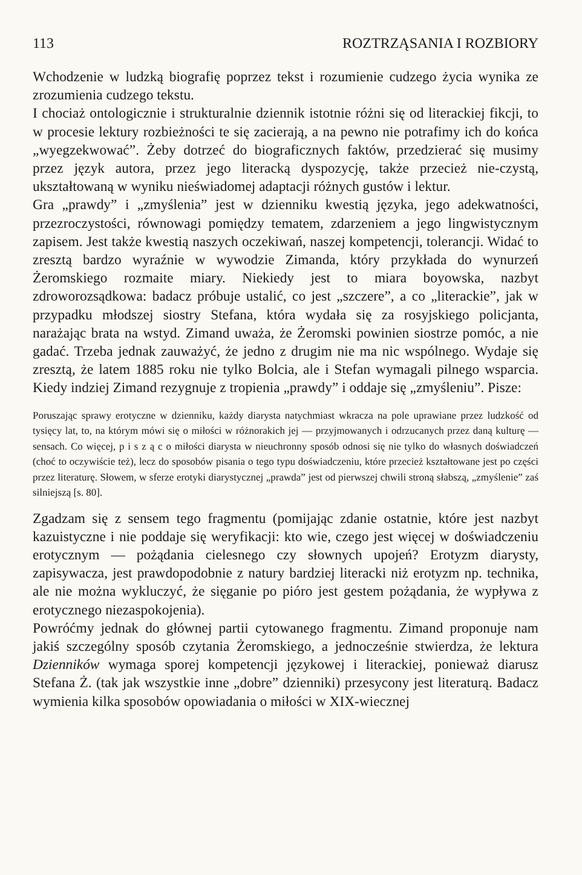113 ROZTRZĄSANIA I ROZBIORY
Wchodzenie w ludzką biografię poprzez tekst i rozumienie cudzego życia wynika ze zrozumienia cudzego tekstu.
I chociaż ontologicznie i strukturalnie dziennik istotnie różni się od literackiej fikcji, to w procesie lektury rozbieżności te się zacierają, a na pewno nie potrafimy ich do końca „wyegzekwować”. Żeby dotrzeć do biograficznych faktów, przedzierać się musimy przez język autora, przez jego literacką dyspozycję, także przecież nie-czystą, ukształtowaną w wyniku nieświadomej adaptacji różnych gustów i lektur.
Gra „prawdy” i „zmyślenia” jest w dzienniku kwestią języka, jego adekwatności, przezroczystości, równowagi pomiędzy tematem, zdarzeniem a jego lingwistycznym zapisem. Jest także kwestią naszych oczekiwań, naszej kompetencji, tolerancji. Widać to zresztą bardzo wyraźnie w wywodzie Zimanda, który przykłada do wynurzeń Żeromskiego rozmaite miary. Niekiedy jest to miara boyowska, nazbyt zdroworozsądkowa: badacz próbuje ustalić, co jest „szczere”, a co „literackie”, jak w przypadku młodszej siostry Stefana, która wydała się za rosyjskiego policjanta, narażając brata na wstyd. Zimand uważa, że Żeromski powinien siostrze pomóc, a nie gadać. Trzeba jednak zauważyć, że jedno z drugim nie ma nic wspólnego. Wydaje się zresztą, że latem 1885 roku nie tylko Bolcia, ale i Stefan wymagali pilnego wsparcia. Kiedy indziej Zimand rezygnuje z tropienia „prawdy” i oddaje się „zmyśleniu”. Pisze:
Poruszając sprawy erotyczne w dzienniku, każdy diarysta natychmiast wkracza na pole uprawiane przez ludzkość od tysięcy lat, to, na którym mówi się o miłości w różnorakich jej — przyjmowanych i odrzucanych przez daną kulturę — sensach. Co więcej, p i s z ą c o miłości diarysta w nieuchronny sposób odnosi się nie tylko do własnych doświadczeń (choć to oczywiście też), lecz do sposobów pisania o tego typu doświadczeniu, które przecież kształtowane jest po części przez literaturę. Słowem, w sferze erotyki diarystycznej „prawda” jest od pierwszej chwili stroną słabszą, „zmyślenie” zaś silniejszą [s. 80].
Zgadzam się z sensem tego fragmentu (pomijając zdanie ostatnie, które jest nazbyt kazuistyczne i nie poddaje się weryfikacji: kto wie, czego jest więcej w doświadczeniu erotycznym — pożądania cielesnego czy słownych upojeń? Erotyzm diarysty, zapisywacza, jest prawdopodobnie z natury bardziej literacki niż erotyzm np. technika, ale nie można wykluczyć, że sięganie po pióro jest gestem pożądania, że wypływa z erotycznego niezaspokojenia).
Powróćmy jednak do głównej partii cytowanego fragmentu. Zimand proponuje nam jakiś szczególny sposób czytania Żeromskiego, a jednocześnie stwierdza, że lektura Dzienników wymaga sporej kompetencji językowej i literackiej, ponieważ diarusz Stefana Ż. (tak jak wszystkie inne „dobre” dzienniki) przesycony jest literaturą. Badacz wymienia kilka sposobów opowiadania o miłości w XIX-wiecznej